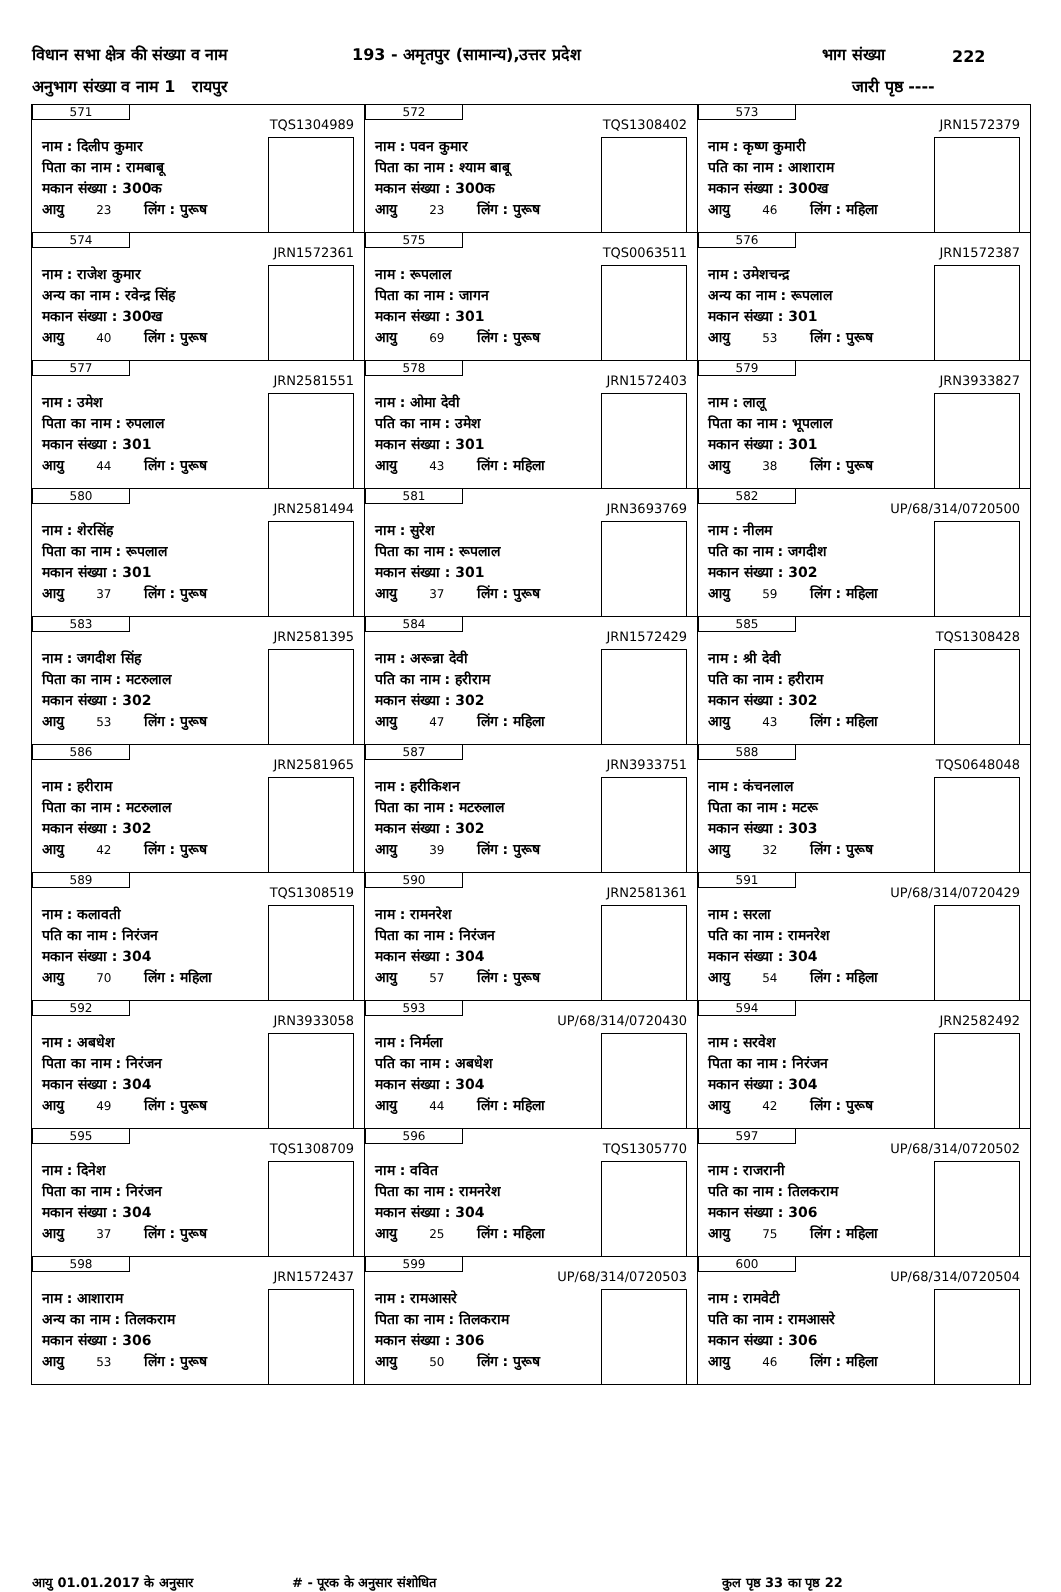विधान सभा क्षेत्र की संख्या व नाम 193 - अमृतपुर (सामान्य),उत्तर प्रदेश भाग संख्या 222
अनुभाग संख्या व नाम 1 रायपुर जारी पृष्ठ ----
| 571 TQS1304989 नाम : दिलीप कुमार पिता का नाम : रामबाबू मकान संख्या : 300क आयु 23 लिंग : पुरूष | 572 TQS1308402 नाम : पवन कुमार पिता का नाम : श्याम बाबू मकान संख्या : 300क आयु 23 लिंग : पुरूष | 573 JRN1572379 नाम : कृष्ण कुमारी पति का नाम : आशाराम मकान संख्या : 300ख आयु 46 लिंग : महिला |
| 574 JRN1572361 नाम : राजेश कुमार अन्य का नाम : रवेन्द्र सिंह मकान संख्या : 300ख आयु 40 लिंग : पुरूष | 575 TQS0063511 नाम : रूपलाल पिता का नाम : जागन मकान संख्या : 301 आयु 69 लिंग : पुरूष | 576 JRN1572387 नाम : उमेशचन्द्र अन्य का नाम : रूपलाल मकान संख्या : 301 आयु 53 लिंग : पुरूष |
| 577 JRN2581551 नाम : उमेश पिता का नाम : रुपलाल मकान संख्या : 301 आयु 44 लिंग : पुरूष | 578 JRN1572403 नाम : ओमा देवी पति का नाम : उमेश मकान संख्या : 301 आयु 43 लिंग : महिला | 579 JRN3933827 नाम : लालू पिता का नाम : भूपलाल मकान संख्या : 301 आयु 38 लिंग : पुरूष |
| 580 JRN2581494 नाम : शेरसिंह पिता का नाम : रूपलाल मकान संख्या : 301 आयु 37 लिंग : पुरूष | 581 JRN3693769 नाम : सुरेश पिता का नाम : रूपलाल मकान संख्या : 301 आयु 37 लिंग : पुरूष | 582 UP/68/314/0720500 नाम : नीलम पति का नाम : जगदीश मकान संख्या : 302 आयु 59 लिंग : महिला |
| 583 JRN2581395 नाम : जगदीश सिंह पिता का नाम : मटरुलाल मकान संख्या : 302 आयु 53 लिंग : पुरूष | 584 JRN1572429 नाम : अरून्ना देवी पति का नाम : हरीराम मकान संख्या : 302 आयु 47 लिंग : महिला | 585 TQS1308428 नाम : श्री देवी पति का नाम : हरीराम मकान संख्या : 302 आयु 43 लिंग : महिला |
| 586 JRN2581965 नाम : हरीराम पिता का नाम : मटरुलाल मकान संख्या : 302 आयु 42 लिंग : पुरूष | 587 JRN3933751 नाम : हरीकिशन पिता का नाम : मटरुलाल मकान संख्या : 302 आयु 39 लिंग : पुरूष | 588 TQS0648048 नाम : कंचनलाल पिता का नाम : मटरू मकान संख्या : 303 आयु 32 लिंग : पुरूष |
| 589 TQS1308519 नाम : कलावती पति का नाम : निरंजन मकान संख्या : 304 आयु 70 लिंग : महिला | 590 JRN2581361 नाम : रामनरेश पिता का नाम : निरंजन मकान संख्या : 304 आयु 57 लिंग : पुरूष | 591 UP/68/314/0720429 नाम : सरला पति का नाम : रामनरेश मकान संख्या : 304 आयु 54 लिंग : महिला |
| 592 JRN3933058 नाम : अबधेश पिता का नाम : निरंजन मकान संख्या : 304 आयु 49 लिंग : पुरूष | 593 UP/68/314/0720430 नाम : निर्मला पति का नाम : अबधेश मकान संख्या : 304 आयु 44 लिंग : महिला | 594 JRN2582492 नाम : सरवेश पिता का नाम : निरंजन मकान संख्या : 304 आयु 42 लिंग : पुरूष |
| 595 TQS1308709 नाम : दिनेश पिता का नाम : निरंजन मकान संख्या : 304 आयु 37 लिंग : पुरूष | 596 TQS1305770 नाम : ववित पिता का नाम : रामनरेश मकान संख्या : 304 आयु 25 लिंग : महिला | 597 UP/68/314/0720502 नाम : राजरानी पति का नाम : तिलकराम मकान संख्या : 306 आयु 75 लिंग : महिला |
| 598 JRN1572437 नाम : आशाराम अन्य का नाम : तिलकराम मकान संख्या : 306 आयु 53 लिंग : पुरूष | 599 UP/68/314/0720503 नाम : रामआसरे पिता का नाम : तिलकराम मकान संख्या : 306 आयु 50 लिंग : पुरूष | 600 UP/68/314/0720504 नाम : रामवेटी पति का नाम : रामआसरे मकान संख्या : 306 आयु 46 लिंग : महिला |
आयु 01.01.2017 के अनुसार # - पूरक के अनुसार संशोधित कुल पृष्ठ 33 का पृष्ठ 22